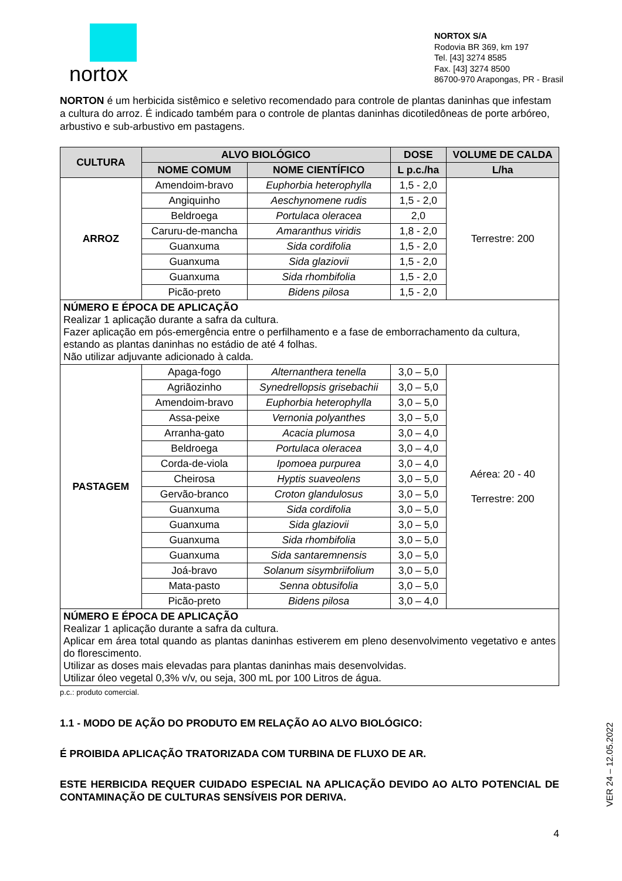nortox
NORTOX S/A
Rodovia BR 369, km 197
Tel. [43] 3274 8585
Fax. [43] 3274 8500
86700-970 Arapongas, PR - Brasil
NORTON é um herbicida sistêmico e seletivo recomendado para controle de plantas daninhas que infestam a cultura do arroz. É indicado também para o controle de plantas daninhas dicotiledôneas de porte arbóreo, arbustivo e sub-arbustivo em pastagens.
| CULTURA | ALVO BIOLÓGICO | | DOSE | VOLUME DE CALDA |
| --- | --- | --- | --- | --- |
| | NOME COMUM | NOME CIENTÍFICO | L p.c./ha | L/ha |
| ARROZ | Amendoim-bravo | Euphorbia heterophylla | 1,5 - 2,0 | Terrestre: 200 |
| | Angiquinho | Aeschynomene rudis | 1,5 - 2,0 | |
| | Beldroega | Portulaca oleracea | 2,0 | |
| | Caruru-de-mancha | Amaranthus viridis | 1,8 - 2,0 | |
| | Guanxuma | Sida cordifolia | 1,5 - 2,0 | |
| | Guanxuma | Sida glaziovii | 1,5 - 2,0 | |
| | Guanxuma | Sida rhombifolia | 1,5 - 2,0 | |
| | Picão-preto | Bidens pilosa | 1,5 - 2,0 | |
| NÚMERO E ÉPOCA DE APLICAÇÃO Realizar 1 aplicação durante a safra da cultura. Fazer aplicação em pós-emergência entre o perfilhamento e a fase de emborrachamento da cultura, estando as plantas daninhas no estádio de até 4 folhas. Não utilizar adjuvante adicionado à calda. | | | | |
| PASTAGEM | Apaga-fogo | Alternanthera tenella | 3,0 – 5,0 | Aérea: 20 - 40 Terrestre: 200 |
| | Agriãozinho | Synedrellopsis grisebachii | 3,0 – 5,0 | |
| | Amendoim-bravo | Euphorbia heterophylla | 3,0 – 5,0 | |
| | Assa-peixe | Vernonia polyanthes | 3,0 – 5,0 | |
| | Arranha-gato | Acacia plumosa | 3,0 – 4,0 | |
| | Beldroega | Portulaca oleracea | 3,0 – 4,0 | |
| | Corda-de-viola | Ipomoea purpurea | 3,0 – 4,0 | |
| | Cheirosa | Hyptis suaveolens | 3,0 – 5,0 | |
| | Gervão-branco | Croton glandulosus | 3,0 – 5,0 | |
| | Guanxuma | Sida cordifolia | 3,0 – 5,0 | |
| | Guanxuma | Sida glaziovii | 3,0 – 5,0 | |
| | Guanxuma | Sida rhombifolia | 3,0 – 5,0 | |
| | Guanxuma | Sida santaremnensis | 3,0 – 5,0 | |
| | Joá-bravo | Solanum sisymbriifolium | 3,0 – 5,0 | |
| | Mata-pasto | Senna obtusifolia | 3,0 – 5,0 | |
| | Picão-preto | Bidens pilosa | 3,0 – 4,0 | |
| NÚMERO E ÉPOCA DE APLICAÇÃO Realizar 1 aplicação durante a safra da cultura. Aplicar em área total quando as plantas daninhas estiverem em pleno desenvolvimento vegetativo e antes do florescimento. Utilizar as doses mais elevadas para plantas daninhas mais desenvolvidas. Utilizar óleo vegetal 0,3% v/v, ou seja, 300 mL por 100 Litros de água. | | | | |
p.c.: produto comercial.
1.1 - MODO DE AÇÃO DO PRODUTO EM RELAÇÃO AO ALVO BIOLÓGICO:
É PROIBIDA APLICAÇÃO TRATORIZADA COM TURBINA DE FLUXO DE AR.
ESTE HERBICIDA REQUER CUIDADO ESPECIAL NA APLICAÇÃO DEVIDO AO ALTO POTENCIAL DE CONTAMINAÇÃO DE CULTURAS SENSÍVEIS POR DERIVA.
4
VER 24 – 12.05.2022